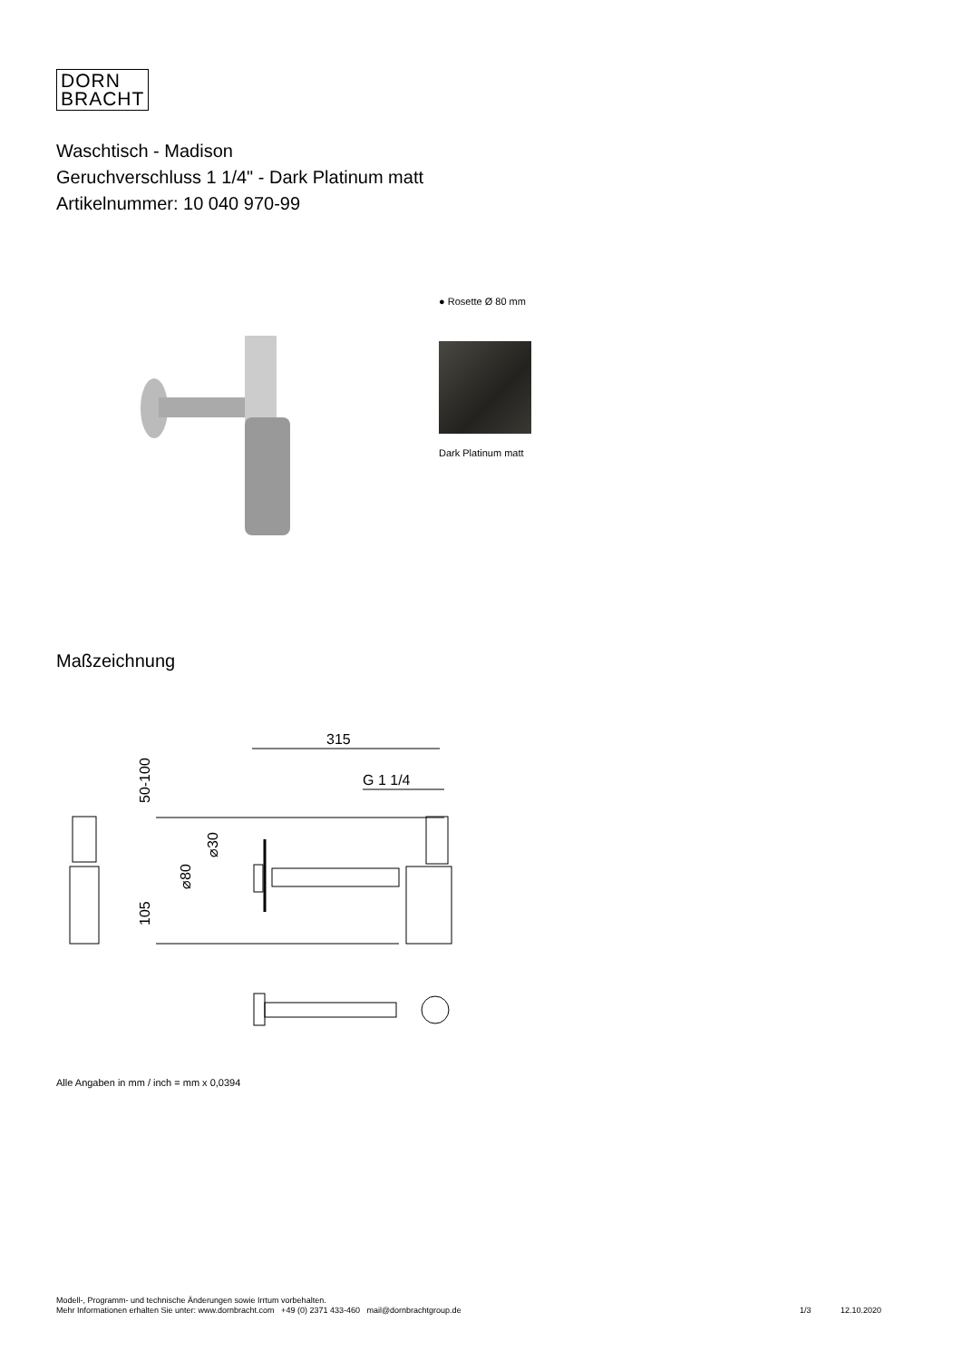DORN
BRACHT
Waschtisch - Madison
Geruchverschluss 1 1/4" - Dark Platinum matt
Artikelnummer: 10 040 970-99
● Rosette Ø 80 mm
Dark Platinum matt
Maßzeichnung
315
G 1 1/4
50-100
105
⌀80
⌀30
Alle Angaben in mm / inch = mm x 0,0394
Modell-, Programm- und technische Änderungen sowie Irrtum vorbehalten.
Mehr Informationen erhalten Sie unter: www.dornbracht.com +49 (0) 2371 433-460 mail@dornbrachtgroup.de
1/3 12.10.2020